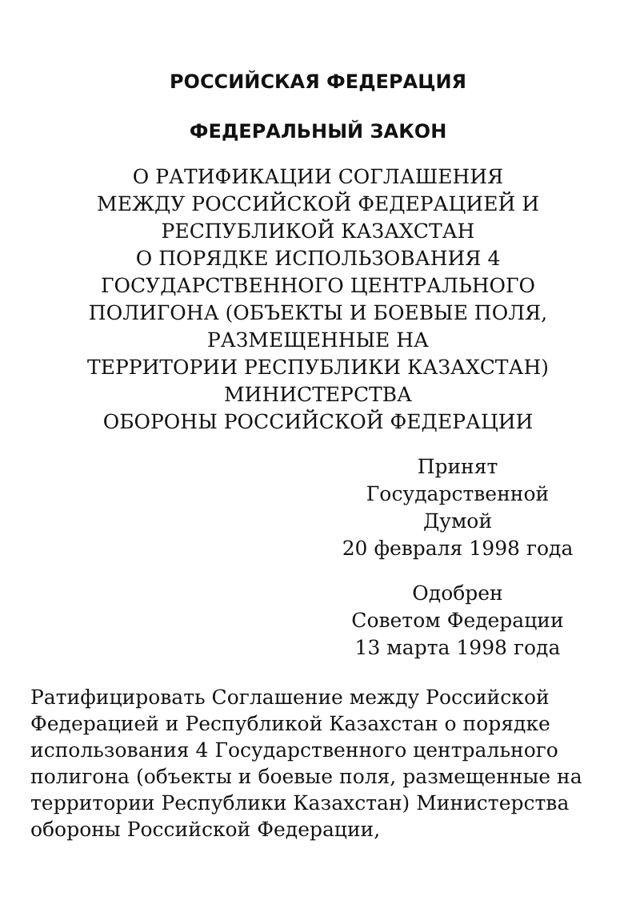РОССИЙСКАЯ ФЕДЕРАЦИЯ
ФЕДЕРАЛЬНЫЙ ЗАКОН
О РАТИФИКАЦИИ СОГЛАШЕНИЯ
МЕЖДУ РОССИЙСКОЙ ФЕДЕРАЦИЕЙ И
РЕСПУБЛИКОЙ КАЗАХСТАН
О ПОРЯДКЕ ИСПОЛЬЗОВАНИЯ 4
ГОСУДАРСТВЕННОГО ЦЕНТРАЛЬНОГО
ПОЛИГОНА (ОБЪЕКТЫ И БОЕВЫЕ ПОЛЯ,
РАЗМЕЩЕННЫЕ НА
ТЕРРИТОРИИ РЕСПУБЛИКИ КАЗАХСТАН)
МИНИСТЕРСТВА
ОБОРОНЫ РОССИЙСКОЙ ФЕДЕРАЦИИ
Принят
Государственной Думой
20 февраля 1998 года
Одобрен
Советом Федерации
13 марта 1998 года
Ратифицировать Соглашение между Российской Федерацией и Республикой Казахстан о порядке использования 4 Государственного центрального полигона (объекты и боевые поля, размещенные на территории Республики Казахстан) Министерства обороны Российской Федерации,